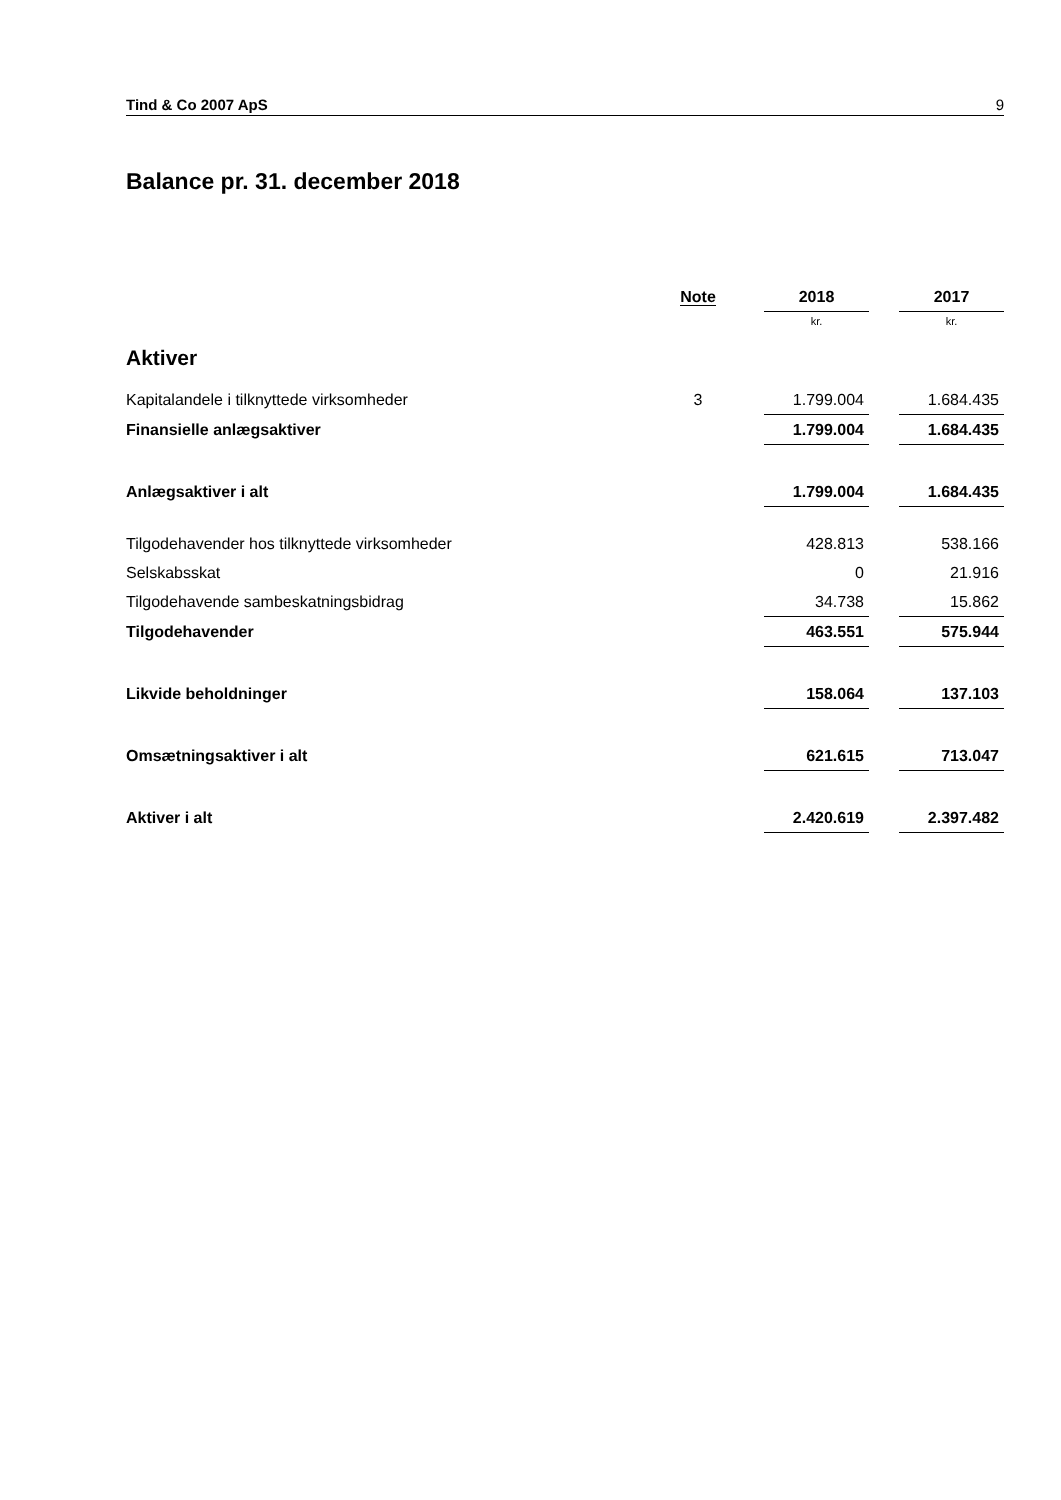Tind & Co 2007 ApS 9
Balance pr. 31. december 2018
| | Note | | 2018 | | 2017 |
| --- | --- | --- | --- | --- | --- |
| | | | kr. | | kr. |
| Aktiver | | | | | |
| Kapitalandele i tilknyttede virksomheder | 3 | | 1.799.004 | | 1.684.435 |
| Finansielle anlægsaktiver | | | 1.799.004 | | 1.684.435 |
| Anlægsaktiver i alt | | | 1.799.004 | | 1.684.435 |
| Tilgodehavender hos tilknyttede virksomheder | | | 428.813 | | 538.166 |
| Selskabsskat | | | 0 | | 21.916 |
| Tilgodehavende sambeskatningsbidrag | | | 34.738 | | 15.862 |
| Tilgodehavender | | | 463.551 | | 575.944 |
| Likvide beholdninger | | | 158.064 | | 137.103 |
| Omsætningsaktiver i alt | | | 621.615 | | 713.047 |
| Aktiver i alt | | | 2.420.619 | | 2.397.482 |